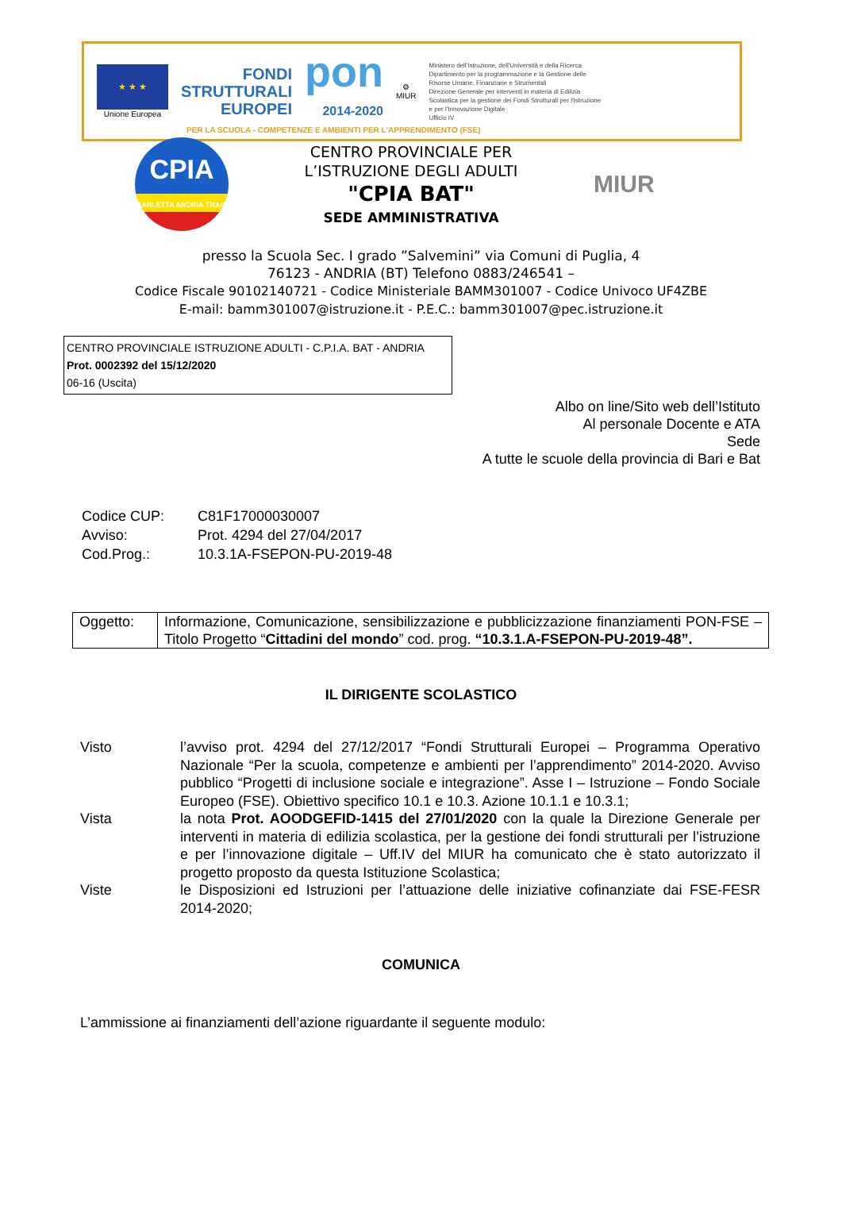★ ★ ★
Unione Europea
FONDI
STRUTTURALI
EUROPEI
pon
2014-2020
⚙
MIUR
Ministero dell'Istruzione, dell'Università e della Ricerca
Dipartimento per la programmazione e la Gestione delle Risorse Umane, Finanziarie e Strumentali
Direzione Generale per interventi in materia di Edilizia Scolastica per la gestione dei Fondi Strutturali per l'Istruzione e per l'Innovazione Digitale
Ufficio IV
PER LA SCUOLA - COMPETENZE E AMBIENTI PER L'APPRENDIMENTO (FSE)
CPIA
BARLETTA ANDRIA TRANI
CENTRO PROVINCIALE PER L’ISTRUZIONE DEGLI ADULTI
"CPIA BAT"
SEDE AMMINISTRATIVA
MIUR
presso la Scuola Sec. I grado ”Salvemini” via Comuni di Puglia, 4
76123 - ANDRIA (BT) Telefono 0883/246541 –
Codice Fiscale 90102140721 - Codice Ministeriale BAMM301007 - Codice Univoco UF4ZBE
E-mail: bamm301007@istruzione.it - P.E.C.: bamm301007@pec.istruzione.it
CENTRO PROVINCIALE ISTRUZIONE ADULTI - C.P.I.A. BAT - ANDRIA
Prot. 0002392 del 15/12/2020
06-16 (Uscita)
Albo on line/Sito web dell’Istituto
Al personale Docente e ATA
Sede
A tutte le scuole della provincia di Bari e Bat
| Codice CUP: | C81F17000030007 |
| Avviso: | Prot. 4294 del 27/04/2017 |
| Cod.Prog.: | 10.3.1A-FSEPON-PU-2019-48 |
| Oggetto: | Informazione, Comunicazione, sensibilizzazione e pubblicizzazione finanziamenti PON-FSE – Titolo Progetto “ Cittadini del mondo ” cod. prog. “10.3.1.A-FSEPON-PU-2019-48”. |
IL DIRIGENTE SCOLASTICO
| Visto | l’avviso prot. 4294 del 27/12/2017 “Fondi Strutturali Europei – Programma Operativo Nazionale “Per la scuola, competenze e ambienti per l’apprendimento” 2014-2020. Avviso pubblico “Progetti di inclusione sociale e integrazione”. Asse I – Istruzione – Fondo Sociale Europeo (FSE). Obiettivo specifico 10.1 e 10.3. Azione 10.1.1 e 10.3.1; |
| Vista | la nota Prot. AOODGEFID-1415 del 27/01/2020 con la quale la Direzione Generale per interventi in materia di edilizia scolastica, per la gestione dei fondi strutturali per l’istruzione e per l’innovazione digitale – Uff.IV del MIUR ha comunicato che è stato autorizzato il progetto proposto da questa Istituzione Scolastica; |
| Viste | le Disposizioni ed Istruzioni per l’attuazione delle iniziative cofinanziate dai FSE-FESR 2014-2020; |
COMUNICA
L’ammissione ai finanziamenti dell’azione riguardante il seguente modulo: